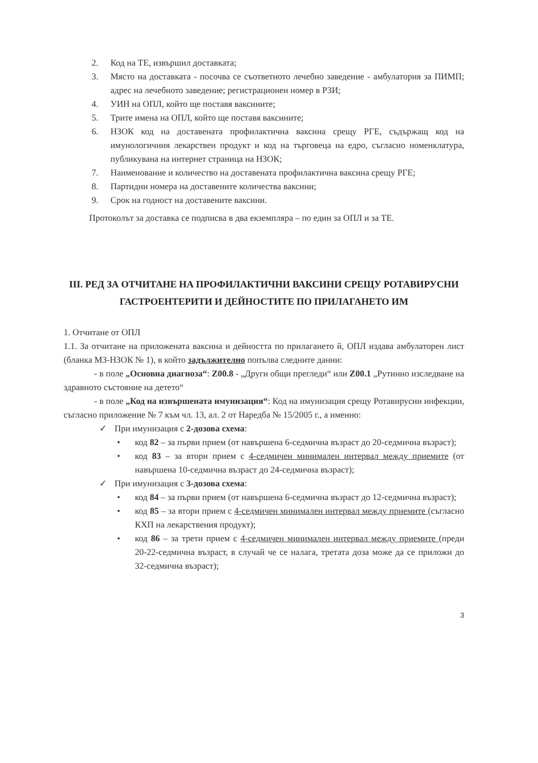2. Код на ТЕ, извършил доставката;
3. Място на доставката - посочва се съответното лечебно заведение - амбулатория за ПИМП; адрес на лечебното заведение; регистрационен номер в РЗИ;
4. УИН на ОПЛ, който ще поставя ваксините;
5. Трите имена на ОПЛ, който ще поставя ваксините;
6. НЗОК код на доставената профилактична ваксина срещу РГЕ, съдържащ код на имунологичния лекарствен продукт и код на търговеца на едро, съгласно номенклатура, публикувана на интернет страница на НЗОК;
7. Наименование и количество на доставената профилактична ваксина срещу РГЕ;
8. Партидни номера на доставените количества ваксини;
9. Срок на годност на доставените ваксини.
Протоколът за доставка се подписва в два екземпляра – по един за ОПЛ и за ТЕ.
III. РЕД ЗА ОТЧИТАНЕ НА ПРОФИЛАКТИЧНИ ВАКСИНИ СРЕЩУ РОТАВИРУСНИ ГАСТРОЕНТЕРИТИ И ДЕЙНОСТИТЕ ПО ПРИЛАГАНЕТО ИМ
1. Отчитане от ОПЛ
1.1. За отчитане на приложената ваксина и дейността по прилагането й, ОПЛ издава амбулаторен лист (бланка МЗ-НЗОК № 1), в който задължително попълва следните данни:
- в поле „Основна диагноза“: Z00.8 - „Други общи прегледи“ или Z00.1 „Рутинно изследване на здравното състояние на детето“
- в поле „Код на извършената имунизация“: Код на имунизация срещу Ротавирусни инфекции, съгласно приложение № 7 към чл. 13, ал. 2 от Наредба № 15/2005 г., а именно:
✓ При имунизация с 2-дозова схема:
• код 82 – за първи прием (от навършена 6-седмична възраст до 20-седмична възраст);
• код 83 – за втори прием с 4-седмичен минимален интервал между приемите (от навършена 10-седмична възраст до 24-седмична възраст);
✓ При имунизация с 3-дозова схема:
• код 84 – за първи прием (от навършена 6-седмична възраст до 12-седмична възраст);
• код 85 – за втори прием с 4-седмичен минимален интервал между приемите (съгласно КХП на лекарствения продукт);
• код 86 – за трети прием с 4-седмичен минимален интервал между приемите (преди 20-22-седмична възраст, в случай че се налага, третата доза може да се приложи до 32-седмична възраст);
3